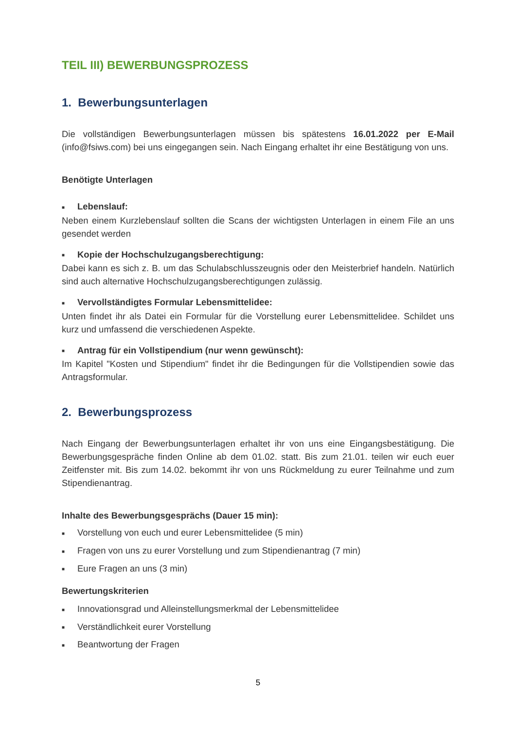TEIL III) BEWERBUNGSPROZESS
1. Bewerbungsunterlagen
Die vollständigen Bewerbungsunterlagen müssen bis spätestens 16.01.2022 per E-Mail (info@fsiws.com) bei uns eingegangen sein. Nach Eingang erhaltet ihr eine Bestätigung von uns.
Benötigte Unterlagen
■ Lebenslauf:
Neben einem Kurzlebenslauf sollten die Scans der wichtigsten Unterlagen in einem File an uns gesendet werden
■ Kopie der Hochschulzugangsberechtigung:
Dabei kann es sich z. B. um das Schulabschlusszeugnis oder den Meisterbrief handeln. Natürlich sind auch alternative Hochschulzugangsberechtigungen zulässig.
■ Vervollständigtes Formular Lebensmittelidee:
Unten findet ihr als Datei ein Formular für die Vorstellung eurer Lebensmittelidee. Schildet uns kurz und umfassend die verschiedenen Aspekte.
■ Antrag für ein Vollstipendium (nur wenn gewünscht):
Im Kapitel "Kosten und Stipendium" findet ihr die Bedingungen für die Vollstipendien sowie das Antragsformular.
2. Bewerbungsprozess
Nach Eingang der Bewerbungsunterlagen erhaltet ihr von uns eine Eingangsbestätigung. Die Bewerbungsgespräche finden Online ab dem 01.02. statt. Bis zum 21.01. teilen wir euch euer Zeitfenster mit. Bis zum 14.02. bekommt ihr von uns Rückmeldung zu eurer Teilnahme und zum Stipendienantrag.
Inhalte des Bewerbungsgesprächs (Dauer 15 min):
■ Vorstellung von euch und eurer Lebensmittelidee (5 min)
■ Fragen von uns zu eurer Vorstellung und zum Stipendienantrag (7 min)
■ Eure Fragen an uns (3 min)
Bewertungskriterien
■ Innovationsgrad und Alleinstellungsmerkmal der Lebensmittelidee
■ Verständlichkeit eurer Vorstellung
■ Beantwortung der Fragen
5